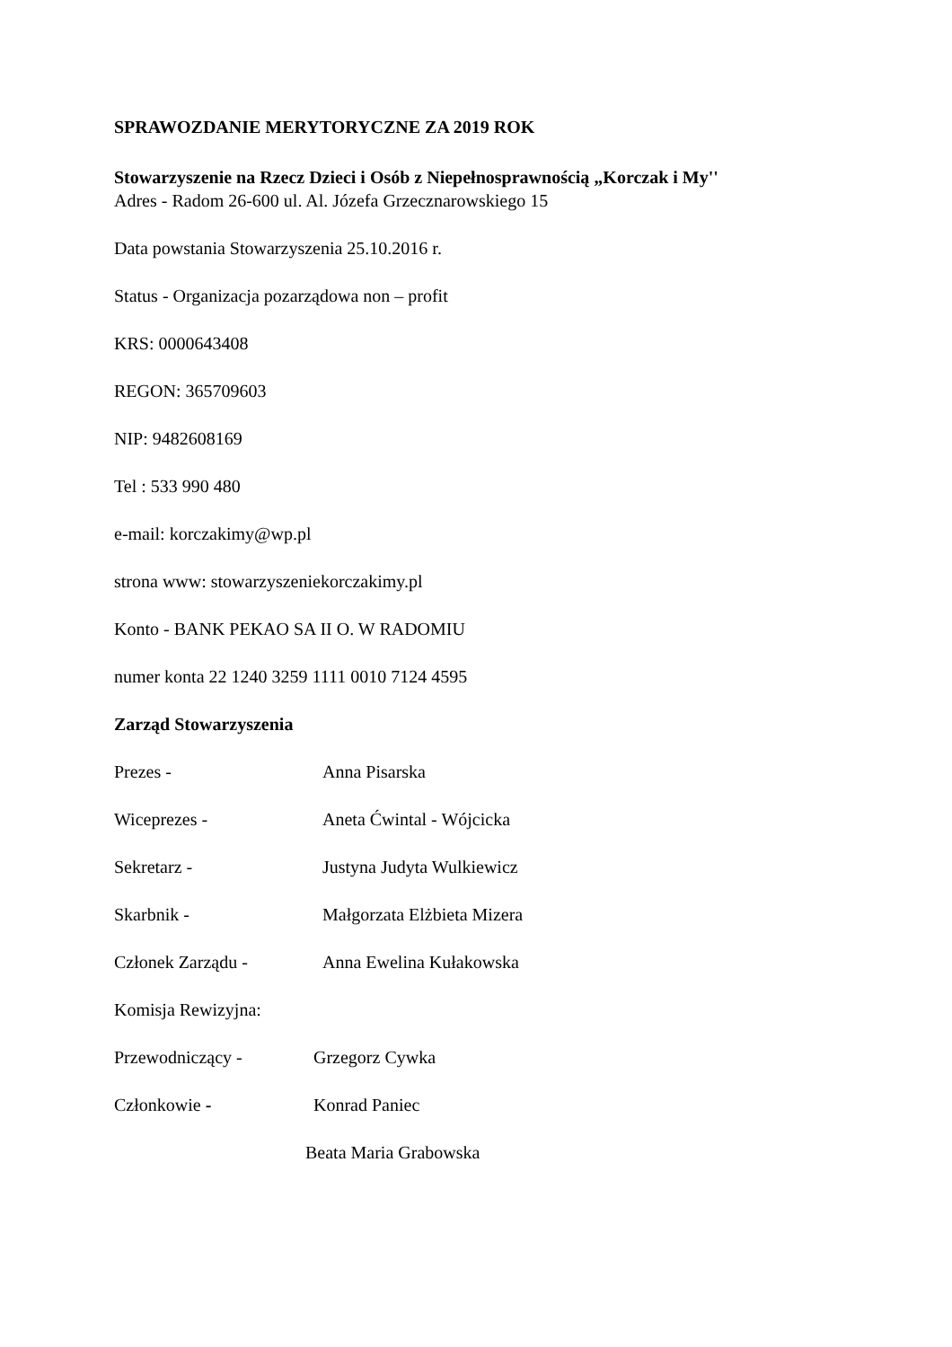SPRAWOZDANIE MERYTORYCZNE ZA 2019 ROK
Stowarzyszenie na Rzecz Dzieci i Osób z Niepełnosprawnością „Korczak i My''
Adres - Radom 26-600 ul. Al. Józefa Grzecznarowskiego 15
Data powstania Stowarzyszenia 25.10.2016 r.
Status - Organizacja pozarządowa non – profit
KRS: 0000643408
REGON: 365709603
NIP: 9482608169
Tel : 533 990 480
e-mail: korczakimy@wp.pl
strona www: stowarzyszeniekorczakimy.pl
Konto - BANK PEKAO SA II O. W RADOMIU
numer konta 22 1240 3259 1111 0010 7124 4595
Zarząd Stowarzyszenia
Prezes - Anna Pisarska
Wiceprezes - Aneta Ćwintal - Wójcicka
Sekretarz - Justyna Judyta Wulkiewicz
Skarbnik - Małgorzata Elżbieta Mizera
Członek Zarządu - Anna Ewelina Kułakowska
Komisja Rewizyjna:
Przewodniczący - Grzegorz Cywka
Członkowie - Konrad Paniec
Beata Maria Grabowska